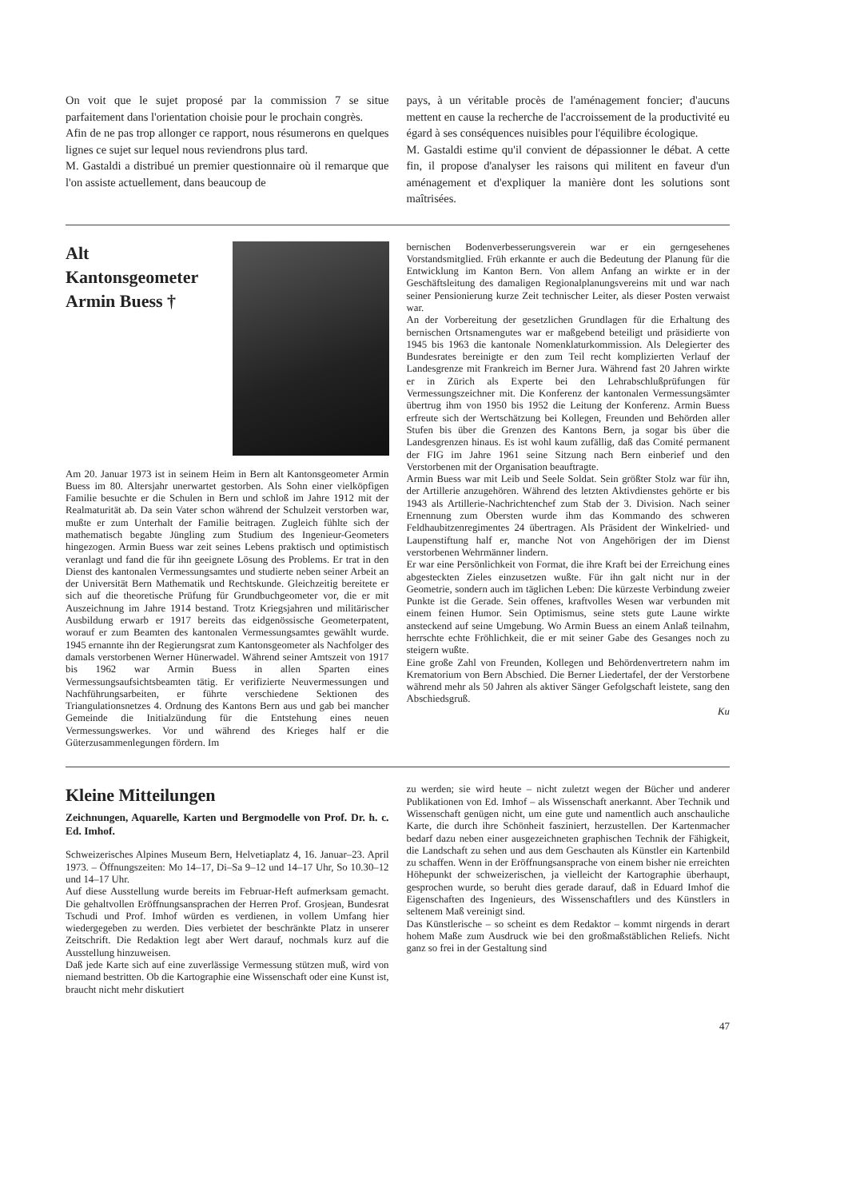On voit que le sujet proposé par la commission 7 se situe parfaitement dans l'orientation choisie pour le prochain congrès.
Afin de ne pas trop allonger ce rapport, nous résumerons en quelques lignes ce sujet sur lequel nous reviendrons plus tard.
M. Gastaldi a distribué un premier questionnaire où il remarque que l'on assiste actuellement, dans beaucoup de
pays, à un véritable procès de l'aménagement foncier; d'aucuns mettent en cause la recherche de l'accroissement de la productivité eu égard à ses conséquences nuisibles pour l'équilibre écologique.
M. Gastaldi estime qu'il convient de dépassionner le débat. A cette fin, il propose d'analyser les raisons qui militent en faveur d'un aménagement et d'expliquer la manière dont les solutions sont maîtrisées.
Alt
Kantonsgeometer
Armin Buess †
Am 20. Januar 1973 ist in seinem Heim in Bern alt Kantonsgeometer Armin Buess im 80. Altersjahr unerwartet gestorben. Als Sohn einer vielköpfigen Familie besuchte er die Schulen in Bern und schloß im Jahre 1912 mit der Realmaturität ab. Da sein Vater schon während der Schulzeit verstorben war, mußte er zum Unterhalt der Familie beitragen. Zugleich fühlte sich der mathematisch begabte Jüngling zum Studium des Ingenieur-Geometers hingezogen. Armin Buess war zeit seines Lebens praktisch und optimistisch veranlagt und fand die für ihn geeignete Lösung des Problems. Er trat in den Dienst des kantonalen Vermessungsamtes und studierte neben seiner Arbeit an der Universität Bern Mathematik und Rechtskunde. Gleichzeitig bereitete er sich auf die theoretische Prüfung für Grundbuchgeometer vor, die er mit Auszeichnung im Jahre 1914 bestand. Trotz Kriegsjahren und militärischer Ausbildung erwarb er 1917 bereits das eidgenössische Geometerpatent, worauf er zum Beamten des kantonalen Vermessungsamtes gewählt wurde. 1945 ernannte ihn der Regierungsrat zum Kantonsgeometer als Nachfolger des damals verstorbenen Werner Hünerwadel. Während seiner Amtszeit von 1917 bis 1962 war Armin Buess in allen Sparten eines Vermessungsaufsichtsbeamten tätig. Er verifizierte Neuvermessungen und Nachführungsarbeiten, er führte verschiedene Sektionen des Triangulationsnetzes 4. Ordnung des Kantons Bern aus und gab bei mancher Gemeinde die Initialzündung für die Entstehung eines neuen Vermessungswerkes. Vor und während des Krieges half er die Güterzusammenlegungen fördern. Im
bernischen Bodenverbesserungsverein war er ein gerngesehenes Vorstandsmitglied. Früh erkannte er auch die Bedeutung der Planung für die Entwicklung im Kanton Bern. Von allem Anfang an wirkte er in der Geschäftsleitung des damaligen Regionalplanungsvereins mit und war nach seiner Pensionierung kurze Zeit technischer Leiter, als dieser Posten verwaist war.
An der Vorbereitung der gesetzlichen Grundlagen für die Erhaltung des bernischen Ortsnamengutes war er maßgebend beteiligt und präsidierte von 1945 bis 1963 die kantonale Nomenklaturkommission. Als Delegierter des Bundesrates bereinigte er den zum Teil recht komplizierten Verlauf der Landesgrenze mit Frankreich im Berner Jura. Während fast 20 Jahren wirkte er in Zürich als Experte bei den Lehrabschlußprüfungen für Vermessungszeichner mit. Die Konferenz der kantonalen Vermessungsämter übertrug ihm von 1950 bis 1952 die Leitung der Konferenz. Armin Buess erfreute sich der Wertschätzung bei Kollegen, Freunden und Behörden aller Stufen bis über die Grenzen des Kantons Bern, ja sogar bis über die Landesgrenzen hinaus. Es ist wohl kaum zufällig, daß das Comité permanent der FIG im Jahre 1961 seine Sitzung nach Bern einberief und den Verstorbenen mit der Organisation beauftragte.
Armin Buess war mit Leib und Seele Soldat. Sein größter Stolz war für ihn, der Artillerie anzugehören. Während des letzten Aktivdienstes gehörte er bis 1943 als Artillerie-Nachrichtenchef zum Stab der 3. Division. Nach seiner Ernennung zum Obersten wurde ihm das Kommando des schweren Feldhaubitzenregimentes 24 übertragen. Als Präsident der Winkelried- und Laupenstiftung half er, manche Not von Angehörigen der im Dienst verstorbenen Wehrmänner lindern.
Er war eine Persönlichkeit von Format, die ihre Kraft bei der Erreichung eines abgesteckten Zieles einzusetzen wußte. Für ihn galt nicht nur in der Geometrie, sondern auch im täglichen Leben: Die kürzeste Verbindung zweier Punkte ist die Gerade. Sein offenes, kraftvolles Wesen war verbunden mit einem feinen Humor. Sein Optimismus, seine stets gute Laune wirkte ansteckend auf seine Umgebung. Wo Armin Buess an einem Anlaß teilnahm, herrschte echte Fröhlichkeit, die er mit seiner Gabe des Gesanges noch zu steigern wußte.
Eine große Zahl von Freunden, Kollegen und Behördenvertretern nahm im Krematorium von Bern Abschied. Die Berner Liedertafel, der der Verstorbene während mehr als 50 Jahren als aktiver Sänger Gefolgschaft leistete, sang den Abschiedsgruß.
Ku
Kleine Mitteilungen
Zeichnungen, Aquarelle, Karten und Bergmodelle von Prof. Dr. h. c. Ed. Imhof.
Schweizerisches Alpines Museum Bern, Helvetiaplatz 4, 16. Januar–23. April 1973. – Öffnungszeiten: Mo 14–17, Di–Sa 9–12 und 14–17 Uhr, So 10.30–12 und 14–17 Uhr.
Auf diese Ausstellung wurde bereits im Februar-Heft aufmerksam gemacht. Die gehaltvollen Eröffnungsansprachen der Herren Prof. Grosjean, Bundesrat Tschudi und Prof. Imhof würden es verdienen, in vollem Umfang hier wiedergegeben zu werden. Dies verbietet der beschränkte Platz in unserer Zeitschrift. Die Redaktion legt aber Wert darauf, nochmals kurz auf die Ausstellung hinzuweisen.
Daß jede Karte sich auf eine zuverlässige Vermessung stützen muß, wird von niemand bestritten. Ob die Kartographie eine Wissenschaft oder eine Kunst ist, braucht nicht mehr diskutiert
zu werden; sie wird heute – nicht zuletzt wegen der Bücher und anderer Publikationen von Ed. Imhof – als Wissenschaft anerkannt. Aber Technik und Wissenschaft genügen nicht, um eine gute und namentlich auch anschauliche Karte, die durch ihre Schönheit fasziniert, herzustellen. Der Kartenmacher bedarf dazu neben einer ausgezeichneten graphischen Technik der Fähigkeit, die Landschaft zu sehen und aus dem Geschauten als Künstler ein Kartenbild zu schaffen. Wenn in der Eröffnungsansprache von einem bisher nie erreichten Höhepunkt der schweizerischen, ja vielleicht der Kartographie überhaupt, gesprochen wurde, so beruht dies gerade darauf, daß in Eduard Imhof die Eigenschaften des Ingenieurs, des Wissenschaftlers und des Künstlers in seltenem Maß vereinigt sind.
Das Künstlerische – so scheint es dem Redaktor – kommt nirgends in derart hohem Maße zum Ausdruck wie bei den großmaßstäblichen Reliefs. Nicht ganz so frei in der Gestaltung sind
47